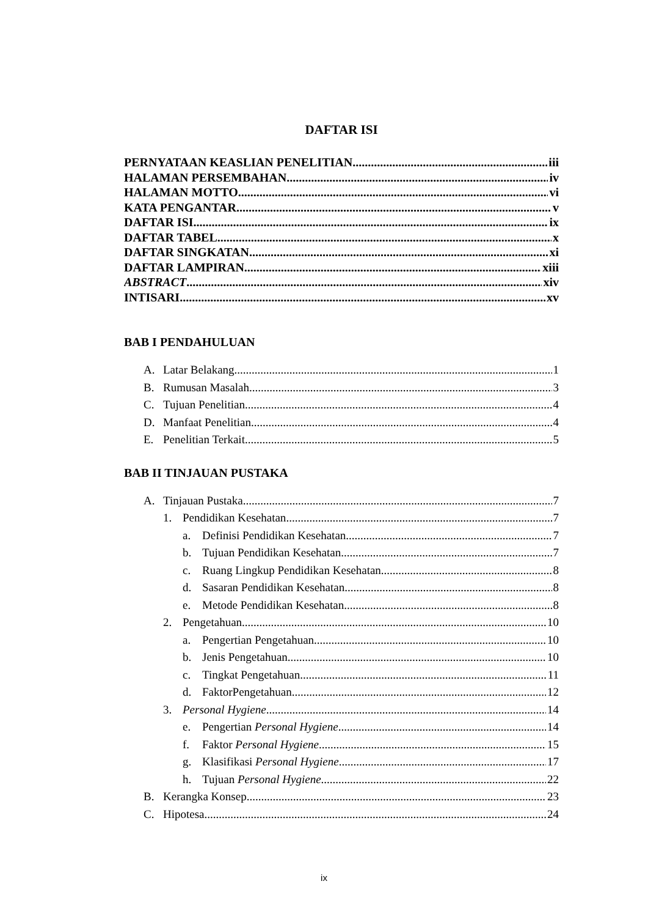DAFTAR ISI
PERNYATAAN KEASLIAN PENELITIAN iii
HALAMAN PERSEMBAHAN iv
HALAMAN MOTTO vi
KATA PENGANTAR v
DAFTAR ISI ix
DAFTAR TABEL x
DAFTAR SINGKATAN xi
DAFTAR LAMPIRAN xiii
ABSTRACT xiv
INTISARI xv
BAB I PENDAHULUAN
A. Latar Belakang 1
B. Rumusan Masalah 3
C. Tujuan Penelitian 4
D. Manfaat Penelitian 4
E. Penelitian Terkait 5
BAB II TINJAUAN PUSTAKA
A. Tinjauan Pustaka 7
1. Pendidikan Kesehatan 7
a. Definisi Pendidikan Kesehatan 7
b. Tujuan Pendidikan Kesehatan 7
c. Ruang Lingkup Pendidikan Kesehatan 8
d. Sasaran Pendidikan Kesehatan 8
e. Metode Pendidikan Kesehatan 8
2. Pengetahuan 10
a. Pengertian Pengetahuan 10
b. Jenis Pengetahuan 10
c. Tingkat Pengetahuan 11
d. FaktorPengetahuan 12
3. Personal Hygiene 14
e. Pengertian Personal Hygiene 14
f. Faktor Personal Hygiene 15
g. Klasifikasi Personal Hygiene 17
h. Tujuan Personal Hygiene 22
B. Kerangka Konsep 23
C. Hipotesa 24
ix